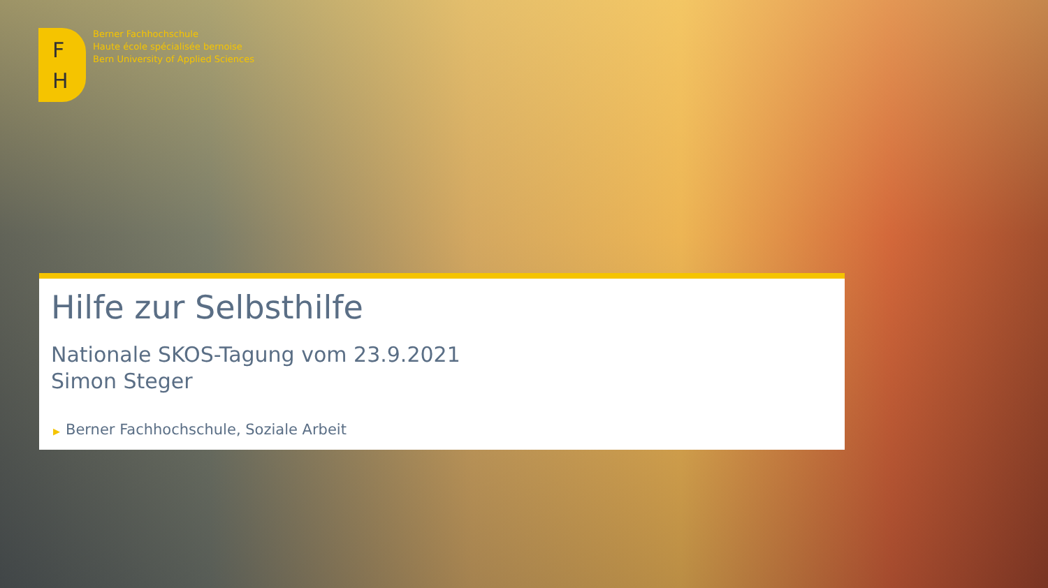F
H
Berner Fachhochschule
Haute école spécialisée bernoise
Bern University of Applied Sciences
Hilfe zur Selbsthilfe
Nationale SKOS-Tagung vom 23.9.2021
Simon Steger
▶ Berner Fachhochschule, Soziale Arbeit